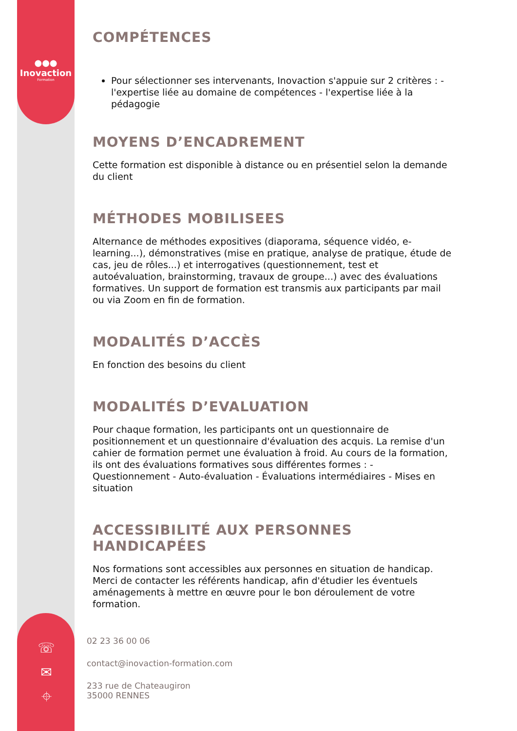●●●
Inovaction
Formation
☏
✉
⌖
COMPÉTENCES
Pour sélectionner ses intervenants, Inovaction s'appuie sur 2 critères : - l'expertise liée au domaine de compétences - l'expertise liée à la pédagogie
MOYENS D’ENCADREMENT
Cette formation est disponible à distance ou en présentiel selon la demande du client
MÉTHODES MOBILISEES
Alternance de méthodes expositives (diaporama, séquence vidéo, e-learning...), démonstratives (mise en pratique, analyse de pratique, étude de cas, jeu de rôles...) et interrogatives (questionnement, test et autoévaluation, brainstorming, travaux de groupe...) avec des évaluations formatives. Un support de formation est transmis aux participants par mail ou via Zoom en fin de formation.
MODALITÉS D’ACCÈS
En fonction des besoins du client
MODALITÉS D’EVALUATION
Pour chaque formation, les participants ont un questionnaire de positionnement et un questionnaire d'évaluation des acquis. La remise d'un cahier de formation permet une évaluation à froid. Au cours de la formation, ils ont des évaluations formatives sous différentes formes : - Questionnement - Auto-évaluation - Évaluations intermédiaires - Mises en situation
ACCESSIBILITÉ AUX PERSONNES HANDICAPÉES
Nos formations sont accessibles aux personnes en situation de handicap. Merci de contacter les référents handicap, afin d'étudier les éventuels aménagements à mettre en œuvre pour le bon déroulement de votre formation.
02 23 36 00 06
contact@inovaction-formation.com
233 rue de Chateaugiron
35000 RENNES